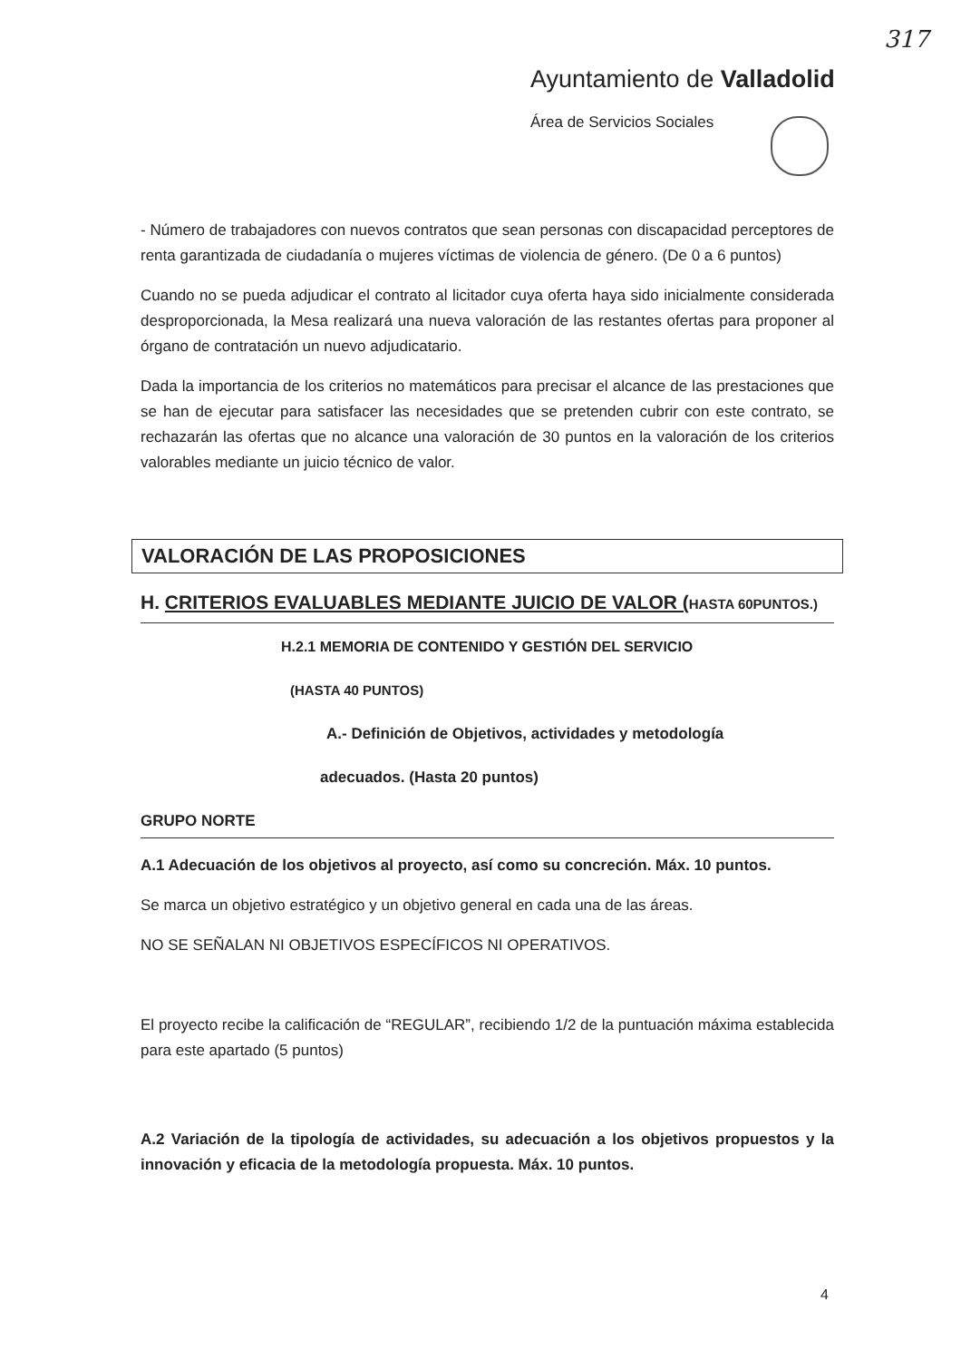317
Ayuntamiento de Valladolid
Área de Servicios Sociales
- Número de trabajadores con nuevos contratos que sean personas con discapacidad perceptores de renta garantizada de ciudadanía o mujeres víctimas de violencia de género. (De 0 a 6 puntos)
Cuando no se pueda adjudicar el contrato al licitador cuya oferta haya sido inicialmente considerada desproporcionada, la Mesa realizará una nueva valoración de las restantes ofertas para proponer al órgano de contratación un nuevo adjudicatario.
Dada la importancia de los criterios no matemáticos para precisar el alcance de las prestaciones que se han de ejecutar para satisfacer las necesidades que se pretenden cubrir con este contrato, se rechazarán las ofertas que no alcance una valoración de 30 puntos en la valoración de los criterios valorables mediante un juicio técnico de valor.
VALORACIÓN DE LAS PROPOSICIONES
H. CRITERIOS EVALUABLES MEDIANTE JUICIO DE VALOR (HASTA 60PUNTOS.)
H.2.1 MEMORIA DE CONTENIDO Y GESTIÓN DEL SERVICIO
(HASTA 40 PUNTOS)
A.- Definición de Objetivos, actividades y metodología
adecuados. (Hasta 20 puntos)
GRUPO NORTE
A.1 Adecuación de los objetivos al proyecto, así como su concreción. Máx. 10 puntos.
Se marca un objetivo estratégico y un objetivo general en cada una de las áreas.
NO SE SEÑALAN NI OBJETIVOS ESPECÍFICOS NI OPERATIVOS.
El proyecto recibe la calificación de “REGULAR”, recibiendo 1/2 de la puntuación máxima establecida para este apartado (5 puntos)
A.2 Variación de la tipología de actividades, su adecuación a los objetivos propuestos y la innovación y eficacia de la metodología propuesta. Máx. 10 puntos.
4